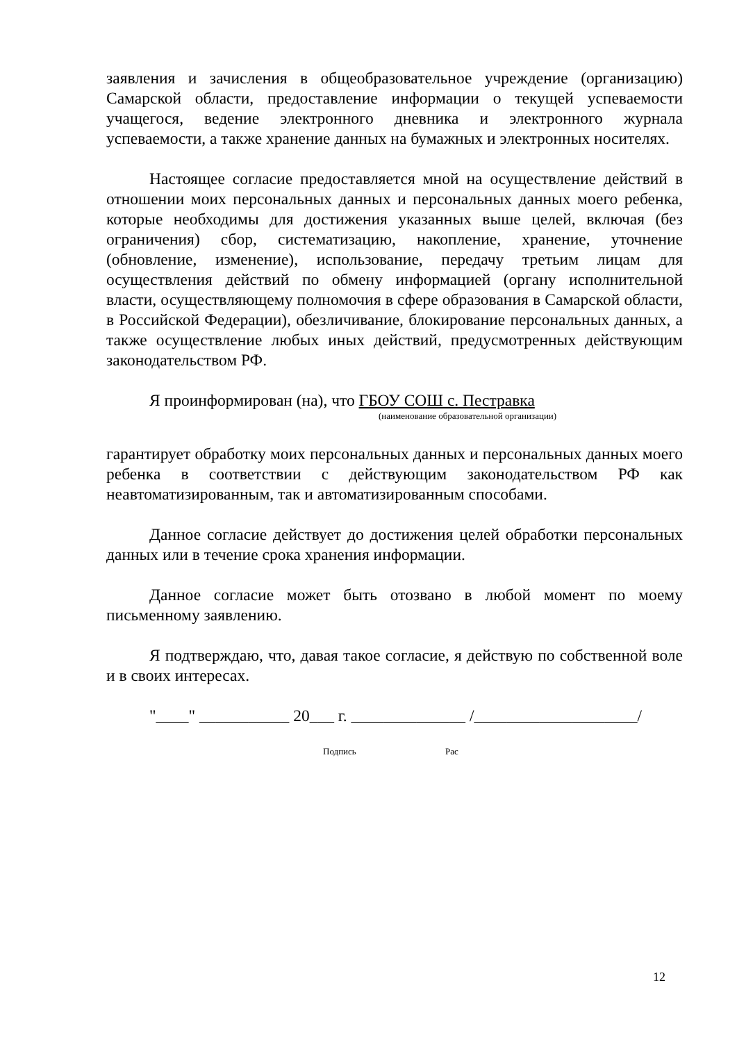заявления и зачисления в общеобразовательное учреждение (организацию) Самарской области, предоставление информации о текущей успеваемости учащегося, ведение электронного дневника и электронного журнала успеваемости, а также хранение данных на бумажных и электронных носителях.
Настоящее согласие предоставляется мной на осуществление действий в отношении моих персональных данных и персональных данных моего ребенка, которые необходимы для достижения указанных выше целей, включая (без ограничения) сбор, систематизацию, накопление, хранение, уточнение (обновление, изменение), использование, передачу третьим лицам для осуществления действий по обмену информацией (органу исполнительной власти, осуществляющему полномочия в сфере образования в Самарской области, в Российской Федерации), обезличивание, блокирование персональных данных, а также осуществление любых иных действий, предусмотренных действующим законодательством РФ.
Я проинформирован (на), что ГБОУ СОШ с. Пестравка
(наименование образовательной организации)
гарантирует обработку моих персональных данных и персональных данных моего ребенка в соответствии с действующим законодательством РФ как неавтоматизированным, так и автоматизированным способами.
Данное согласие действует до достижения целей обработки персональных данных или в течение срока хранения информации.
Данное согласие может быть отозвано в любой момент по моему письменному заявлению.
Я подтверждаю, что, давая такое согласие, я действую по собственной воле и в своих интересах.
"____" ___________ 20___ г. ______________ /____________________/
Подпись Рас
12